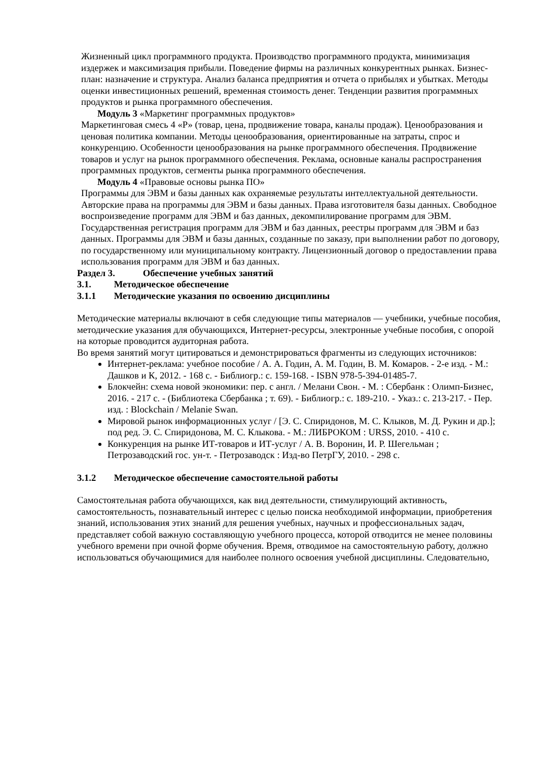Жизненный цикл программного продукта. Производство программного продукта, минимизация издержек и максимизация прибыли. Поведение фирмы на различных конкурентных рынках. Бизнес-план: назначение и структура. Анализ баланса предприятия и отчета о прибылях и убытках. Методы оценки инвестиционных решений, временная стоимость денег. Тенденции развития программных продуктов и рынка программного обеспечения.
Модуль 3 «Маркетинг программных продуктов»
Маркетинговая смесь 4 «Р» (товар, цена, продвижение товара, каналы продаж). Ценообразования и ценовая политика компании. Методы ценообразования, ориентированные на затраты, спрос и конкуренцию. Особенности ценообразования на рынке программного обеспечения. Продвижение товаров и услуг на рынок программного обеспечения. Реклама, основные каналы распространения программных продуктов, сегменты рынка программного обеспечения.
Модуль 4 «Правовые основы рынка ПО»
Программы для ЭВМ и базы данных как охраняемые результаты интеллектуальной деятельности. Авторские права на программы для ЭВМ и базы данных. Права изготовителя базы данных. Свободное воспроизведение программ для ЭВМ и баз данных, декомпилирование программ для ЭВМ. Государственная регистрация программ для ЭВМ и баз данных, реестры программ для ЭВМ и баз данных. Программы для ЭВМ и базы данных, созданные по заказу, при выполнении работ по договору, по государственному или муниципальному контракту. Лицензионный договор о предоставлении права использования программ для ЭВМ и баз данных.
Раздел 3. Обеспечение учебных занятий
3.1. Методическое обеспечение
3.1.1 Методические указания по освоению дисциплины
Методические материалы включают в себя следующие типы материалов — учебники, учебные пособия, методические указания для обучающихся, Интернет-ресурсы, электронные учебные пособия, с опорой на которые проводится аудиторная работа.
Во время занятий могут цитироваться и демонстрироваться фрагменты из следующих источников:
Интернет-реклама: учебное пособие / А. А. Годин, А. М. Годин, В. М. Комаров. - 2-е изд. - М.: Дашков и К, 2012. - 168 с. - Библиогр.: с. 159-168. - ISBN 978-5-394-01485-7.
Блокчейн: схема новой экономики: пер. с англ. / Мелани Свон. - М. : Сбербанк : Олимп-Бизнес, 2016. - 217 с. - (Библиотека Сбербанка ; т. 69). - Библиогр.: с. 189-210. - Указ.: с. 213-217. - Пер. изд. : Blockchain / Melanie Swan.
Мировой рынок информационных услуг / [Э. С. Спиридонов, М. С. Клыков, М. Д. Рукин и др.]; под ред. Э. С. Спиридонова, М. С. Клыкова. - М.: ЛИБРОКОМ : URSS, 2010. - 410 с.
Конкуренция на рынке ИТ-товаров и ИТ-услуг / А. В. Воронин, И. Р. Шегельман ; Петрозаводский гос. ун-т. - Петрозаводск : Изд-во ПетрГУ, 2010. - 298 с.
3.1.2 Методическое обеспечение самостоятельной работы
Самостоятельная работа обучающихся, как вид деятельности, стимулирующий активность, самостоятельность, познавательный интерес с целью поиска необходимой информации, приобретения знаний, использования этих знаний для решения учебных, научных и профессиональных задач, представляет собой важную составляющую учебного процесса, которой отводится не менее половины учебного времени при очной форме обучения. Время, отводимое на самостоятельную работу, должно использоваться обучающимися для наиболее полного освоения учебной дисциплины. Следовательно,